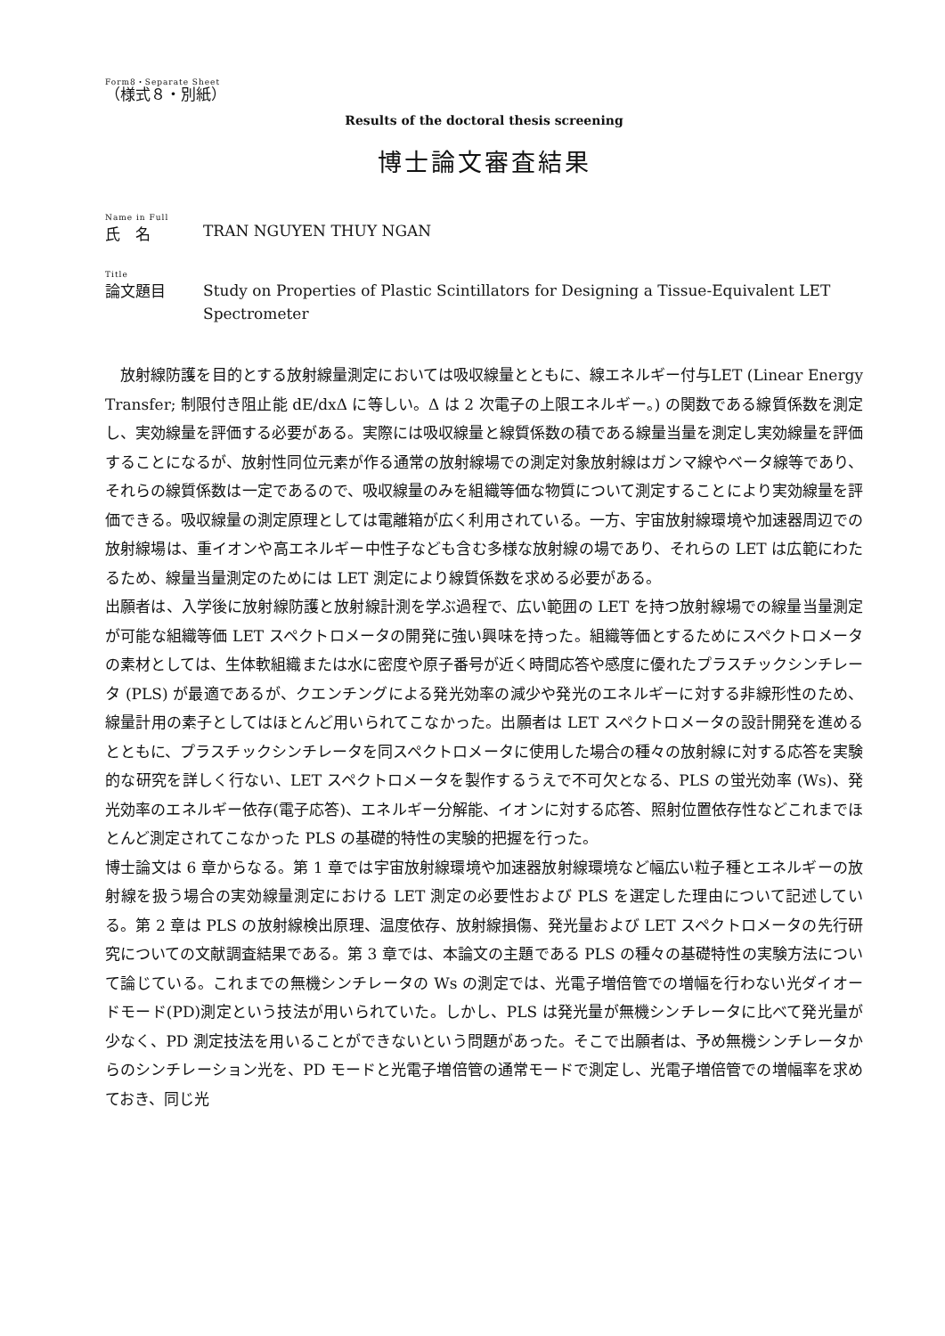Form8・Separate Sheet
（様式８・別紙）
Results of the doctoral thesis screening
博士論文審査結果
Name in Full
氏　名
TRAN NGUYEN THUY NGAN
Title
論文題目
Study on Properties of Plastic Scintillators for Designing a Tissue-Equivalent LET Spectrometer
　放射線防護を目的とする放射線量測定においては吸収線量とともに、線エネルギー付与LET (Linear Energy Transfer; 制限付き阻止能 dE/dxΔ に等しい。Δ は 2 次電子の上限エネルギー。) の関数である線質係数を測定し、実効線量を評価する必要がある。実際には吸収線量と線質係数の積である線量当量を測定し実効線量を評価することになるが、放射性同位元素が作る通常の放射線場での測定対象放射線はガンマ線やベータ線等であり、それらの線質係数は一定であるので、吸収線量のみを組織等価な物質について測定することにより実効線量を評価できる。吸収線量の測定原理としては電離箱が広く利用されている。一方、宇宙放射線環境や加速器周辺での放射線場は、重イオンや高エネルギー中性子なども含む多様な放射線の場であり、それらの LET は広範にわたるため、線量当量測定のためには LET 測定により線質係数を求める必要がある。
出願者は、入学後に放射線防護と放射線計測を学ぶ過程で、広い範囲の LET を持つ放射線場での線量当量測定が可能な組織等価 LET スペクトロメータの開発に強い興味を持った。組織等価とするためにスペクトロメータの素材としては、生体軟組織または水に密度や原子番号が近く時間応答や感度に優れたプラスチックシンチレータ (PLS) が最適であるが、クエンチングによる発光効率の減少や発光のエネルギーに対する非線形性のため、線量計用の素子としてはほとんど用いられてこなかった。出願者は LET スペクトロメータの設計開発を進めるとともに、プラスチックシンチレータを同スペクトロメータに使用した場合の種々の放射線に対する応答を実験的な研究を詳しく行ない、LET スペクトロメータを製作するうえで不可欠となる、PLS の蛍光効率 (Ws)、発光効率のエネルギー依存(電子応答)、エネルギー分解能、イオンに対する応答、照射位置依存性などこれまでほとんど測定されてこなかった PLS の基礎的特性の実験的把握を行った。
博士論文は 6 章からなる。第 1 章では宇宙放射線環境や加速器放射線環境など幅広い粒子種とエネルギーの放射線を扱う場合の実効線量測定における LET 測定の必要性および PLS を選定した理由について記述している。第 2 章は PLS の放射線検出原理、温度依存、放射線損傷、発光量および LET スペクトロメータの先行研究についての文献調査結果である。第 3 章では、本論文の主題である PLS の種々の基礎特性の実験方法について論じている。これまでの無機シンチレータの Ws の測定では、光電子増倍管での増幅を行わない光ダイオードモード(PD)測定という技法が用いられていた。しかし、PLS は発光量が無機シンチレータに比べて発光量が少なく、PD 測定技法を用いることができないという問題があった。そこで出願者は、予め無機シンチレータからのシンチレーション光を、PD モードと光電子増倍管の通常モードで測定し、光電子増倍管での増幅率を求めておき、同じ光